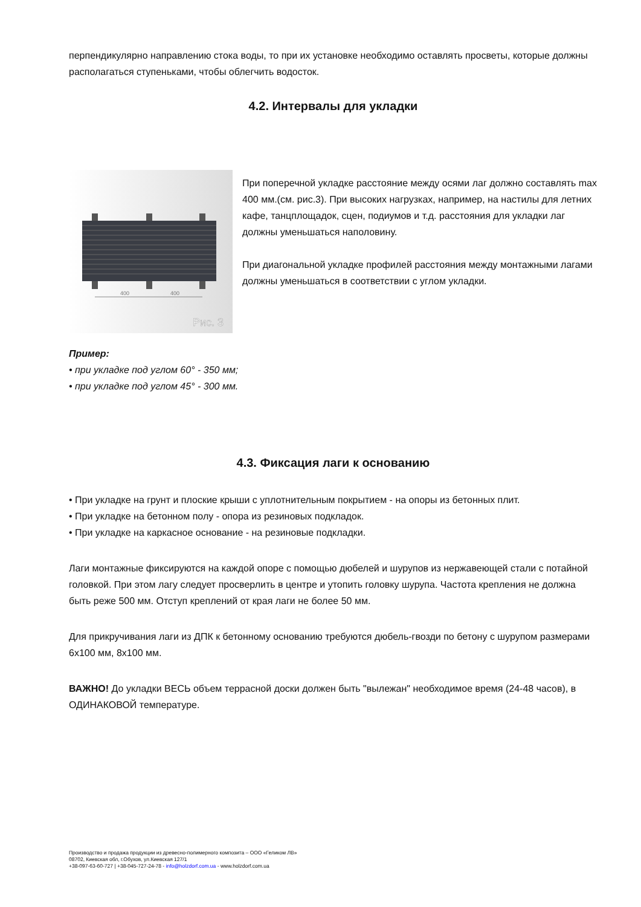перпендикулярно направлению стока воды, то при их установке необходимо оставлять просветы, которые должны располагаться ступеньками, чтобы облегчить водосток.
4.2. Интервалы для укладки
400
400
Рис. 3
При поперечной укладке расстояние между осями лаг должно составлять max 400 мм.(см. рис.3). При высоких нагрузках, например, на настилы для летних кафе, танцплощадок, сцен, подиумов и т.д. расстояния для укладки лаг должны уменьшаться наполовину.
При диагональной укладке профилей расстояния между монтажными лагами должны уменьшаться в соответствии с углом укладки.
Пример:
• при укладке под углом 60° - 350 мм;
• при укладке под углом 45° - 300 мм.
4.3. Фиксация лаги к основанию
• При укладке на грунт и плоские крыши с уплотнительным покрытием - на опоры из бетонных плит.
• При укладке на бетонном полу - опора из резиновых подкладок.
• При укладке на каркасное основание - на резиновые подкладки.
Лаги монтажные фиксируются на каждой опоре с помощью дюбелей и шурупов из нержавеющей стали с потайной головкой. При этом лагу следует просверлить в центре и утопить головку шурупа. Частота крепления не должна быть реже 500 мм. Отступ креплений от края лаги не более 50 мм.
Для прикручивания лаги из ДПК к бетонному основанию требуются дюбель-гвозди по бетону с шурупом размерами 6х100 мм, 8х100 мм.
ВАЖНО! До укладки ВЕСЬ объем террасной доски должен быть "вылежан" необходимое время (24-48 часов), в ОДИНАКОВОЙ температуре.
Производство и продажа продукции из древесно-полимерного композита – ООО «Геликом ЛВ»
08702, Киевская обл, г.Обухов, ул.Киевская 127/1
+38-097-63-60-727 | +38-045-727-24-78 - info@holzdorf.com.ua - www.holzdorf.com.ua